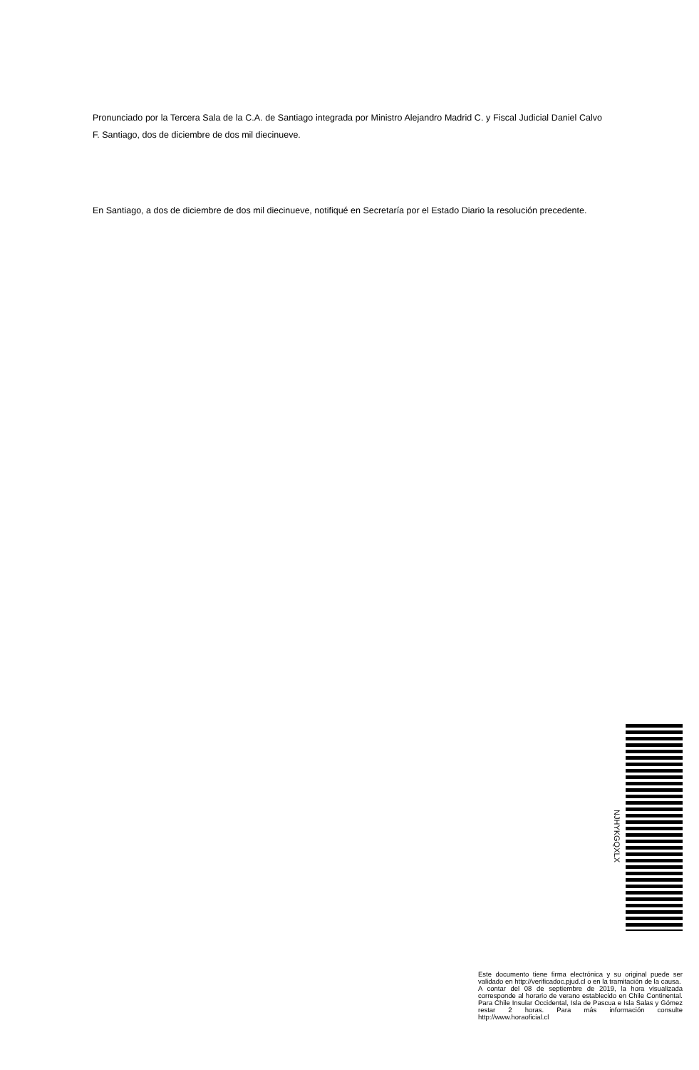Pronunciado por la Tercera Sala de la C.A. de Santiago integrada por Ministro Alejandro Madrid C. y Fiscal Judicial Daniel Calvo F. Santiago, dos de diciembre de dos mil diecinueve.
En Santiago, a dos de diciembre de dos mil diecinueve, notifiqué en Secretaría por el Estado Diario la resolución precedente.
NJHYKGQXLX
Este documento tiene firma electrónica y su original puede ser validado en http://verificadoc.pjud.cl o en la tramitación de la causa.
A contar del 08 de septiembre de 2019, la hora visualizada corresponde al horario de verano establecido en Chile Continental. Para Chile Insular Occidental, Isla de Pascua e Isla Salas y Gómez restar 2 horas. Para más información consulte http://www.horaoficial.cl